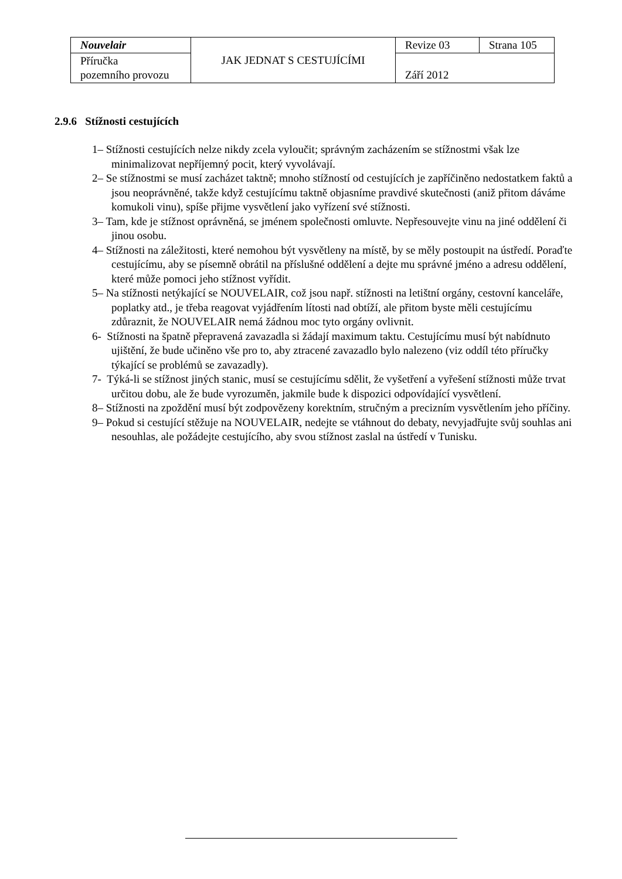| Nouvelair | JAK JEDNAT S CESTUJÍCÍMI | Revize 03 | Strana 105 |
| Příručka pozemního provozu | | Září 2012 | |
2.9.6 Stížnosti cestujících
1– Stížnosti cestujících nelze nikdy zcela vyloučit; správným zacházením se stížnostmi však lze minimalizovat nepříjemný pocit, který vyvolávají.
2– Se stížnostmi se musí zacházet taktně; mnoho stížností od cestujících je zapříčiněno nedostatkem faktů a jsou neoprávněné, takže když cestujícímu taktně objasníme pravdivé skutečnosti (aniž přitom dáváme komukoli vinu), spíše přijme vysvětlení jako vyřízení své stížnosti.
3– Tam, kde je stížnost oprávněná, se jménem společnosti omluvte. Nepřesouvejte vinu na jiné oddělení či jinou osobu.
4– Stížnosti na záležitosti, které nemohou být vysvětleny na místě, by se měly postoupit na ústředí. Poraďte cestujícímu, aby se písemně obrátil na příslušné oddělení a dejte mu správné jméno a adresu oddělení, které může pomoci jeho stížnost vyřídit.
5– Na stížnosti netýkající se NOUVELAIR, což jsou např. stížnosti na letištní orgány, cestovní kanceláře, poplatky atd., je třeba reagovat vyjádřením lítosti nad obtíží, ale přitom byste měli cestujícímu zdůraznit, že NOUVELAIR nemá žádnou moc tyto orgány ovlivnit.
6- Stížnosti na špatně přepravená zavazadla si žádají maximum taktu. Cestujícímu musí být nabídnuto ujištění, že bude učiněno vše pro to, aby ztracené zavazadlo bylo nalezeno (viz oddíl této příručky týkající se problémů se zavazadly).
7- Týká-li se stížnost jiných stanic, musí se cestujícímu sdělit, že vyšetření a vyřešení stížnosti může trvat určitou dobu, ale že bude vyrozuměn, jakmile bude k dispozici odpovídající vysvětlení.
8– Stížnosti na zpoždění musí být zodpovězeny korektním, stručným a precizním vysvětlením jeho příčiny.
9– Pokud si cestující stěžuje na NOUVELAIR, nedejte se vtáhnout do debaty, nevyjadřujte svůj souhlas ani nesouhlas, ale požádejte cestujícího, aby svou stížnost zaslal na ústředí v Tunisku.